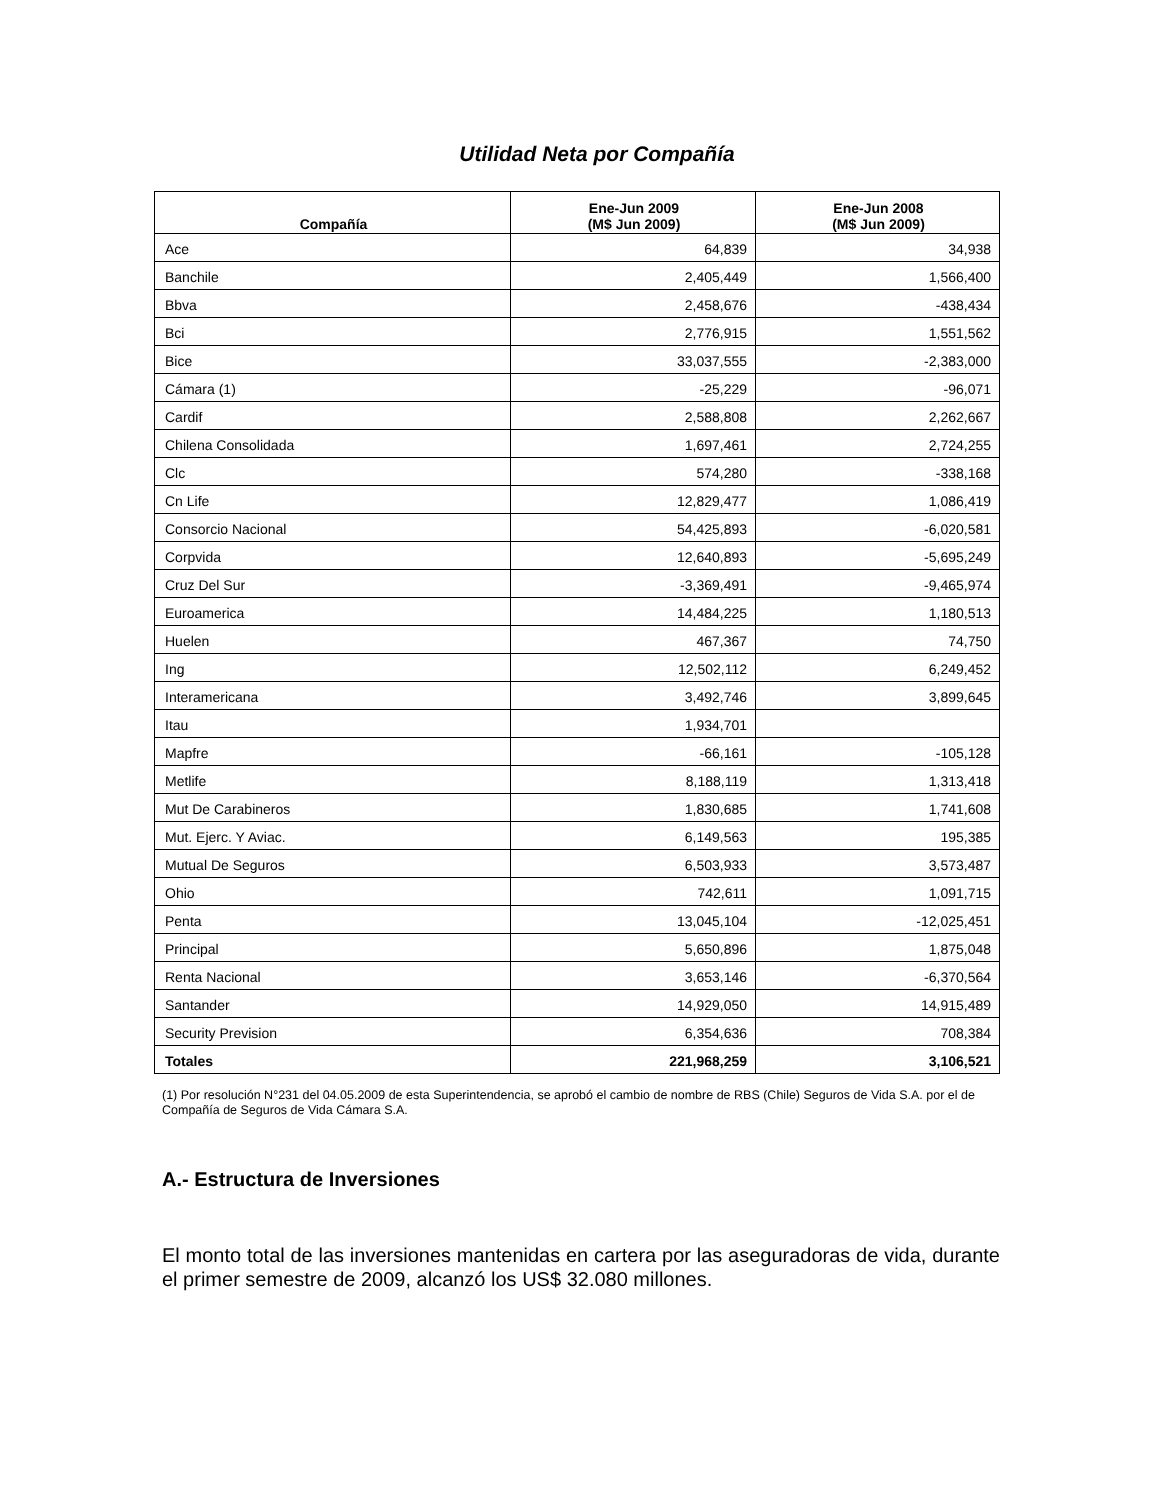Utilidad Neta por Compañía
| Compañía | Ene-Jun 2009 (M$ Jun 2009) | Ene-Jun 2008 (M$ Jun 2009) |
| --- | --- | --- |
| Ace | 64,839 | 34,938 |
| Banchile | 2,405,449 | 1,566,400 |
| Bbva | 2,458,676 | -438,434 |
| Bci | 2,776,915 | 1,551,562 |
| Bice | 33,037,555 | -2,383,000 |
| Cámara (1) | -25,229 | -96,071 |
| Cardif | 2,588,808 | 2,262,667 |
| Chilena Consolidada | 1,697,461 | 2,724,255 |
| Clc | 574,280 | -338,168 |
| Cn Life | 12,829,477 | 1,086,419 |
| Consorcio Nacional | 54,425,893 | -6,020,581 |
| Corpvida | 12,640,893 | -5,695,249 |
| Cruz Del Sur | -3,369,491 | -9,465,974 |
| Euroamerica | 14,484,225 | 1,180,513 |
| Huelen | 467,367 | 74,750 |
| Ing | 12,502,112 | 6,249,452 |
| Interamericana | 3,492,746 | 3,899,645 |
| Itau | 1,934,701 | |
| Mapfre | -66,161 | -105,128 |
| Metlife | 8,188,119 | 1,313,418 |
| Mut De Carabineros | 1,830,685 | 1,741,608 |
| Mut. Ejerc. Y Aviac. | 6,149,563 | 195,385 |
| Mutual De Seguros | 6,503,933 | 3,573,487 |
| Ohio | 742,611 | 1,091,715 |
| Penta | 13,045,104 | -12,025,451 |
| Principal | 5,650,896 | 1,875,048 |
| Renta Nacional | 3,653,146 | -6,370,564 |
| Santander | 14,929,050 | 14,915,489 |
| Security Prevision | 6,354,636 | 708,384 |
| Totales | 221,968,259 | 3,106,521 |
(1) Por resolución N°231 del 04.05.2009 de esta Superintendencia, se aprobó el cambio de nombre de RBS (Chile) Seguros de Vida S.A. por el de Compañía de Seguros de Vida Cámara S.A.
A.- Estructura de Inversiones
El monto total de las inversiones mantenidas en cartera por las aseguradoras de vida, durante el primer semestre de 2009, alcanzó los US$ 32.080 millones.